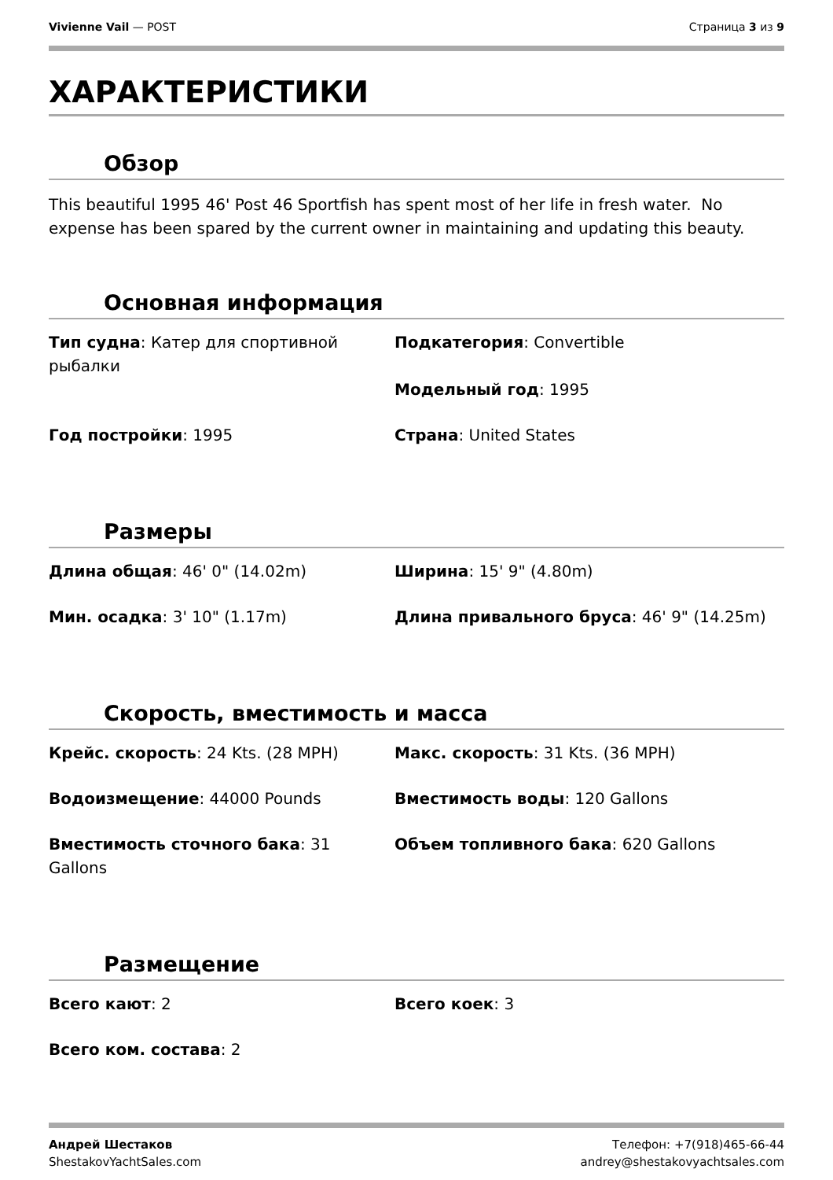Vivienne Vail — POST Страница 3 из 9
ХАРАКТЕРИСТИКИ
Обзор
This beautiful 1995 46' Post 46 Sportfish has spent most of her life in fresh water. No expense has been spared by the current owner in maintaining and updating this beauty.
Основная информация
Тип судна: Катер для спортивной рыбалки
Подкатегория: Convertible
Модельный год: 1995
Год постройки: 1995
Страна: United States
Размеры
Длина общая: 46' 0" (14.02m)
Ширина: 15' 9" (4.80m)
Мин. осадка: 3' 10" (1.17m)
Длина привального бруса: 46' 9" (14.25m)
Скорость, вместимость и масса
Крейс. скорость: 24 Kts. (28 MPH)
Макс. скорость: 31 Kts. (36 MPH)
Водоизмещение: 44000 Pounds
Вместимость воды: 120 Gallons
Вместимость сточного бака: 31 Gallons
Объем топливного бака: 620 Gallons
Размещение
Всего кают: 2
Всего коек: 3
Всего ком. состава: 2
Андрей Шестаков
ShestakovYachtSales.com
Телефон: +7(918)465-66-44
andrey@shestakovyachtsales.com